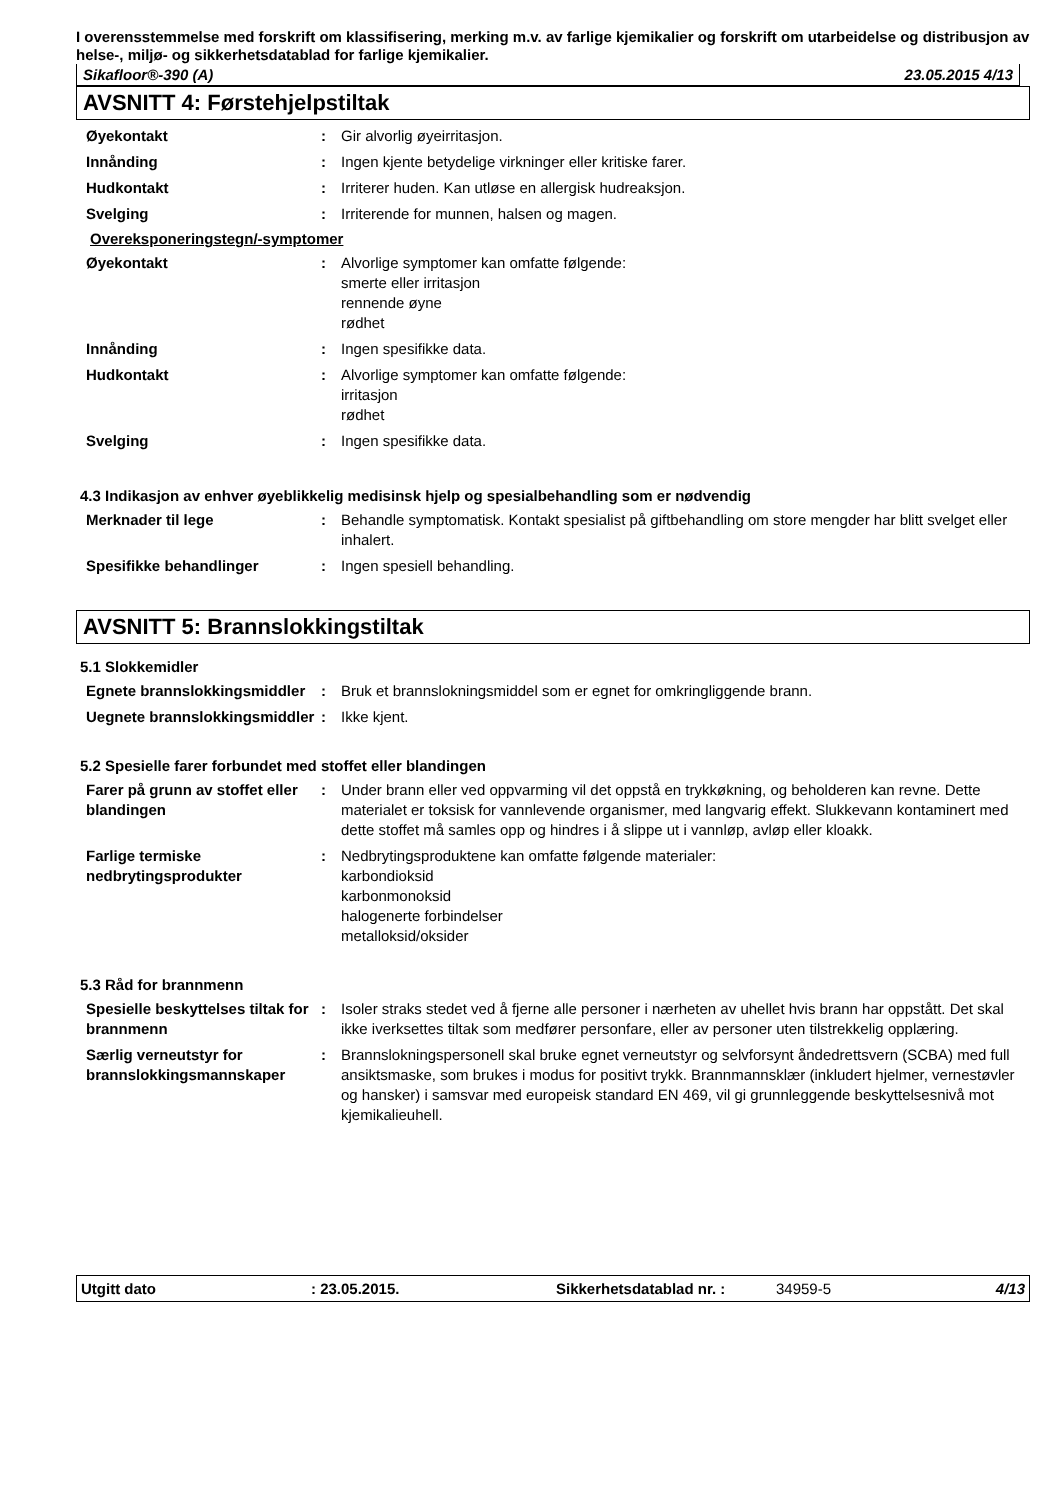I overensstemmelse med forskrift om klassifisering, merking m.v. av farlige kjemikalier og forskrift om utarbeidelse og distribusjon av helse-, miljø- og sikkerhetsdatablad for farlige kjemikalier.
Sikafloor®-390 (A) 23.05.2015 4/13
AVSNITT 4: Førstehjelpstiltak
Øyekontakt : Gir alvorlig øyeirritasjon.
Innånding : Ingen kjente betydelige virkninger eller kritiske farer.
Hudkontakt : Irriterer huden. Kan utløse en allergisk hudreaksjon.
Svelging : Irriterende for munnen, halsen og magen.
Overeksponeringstegn/-symptomer
Øyekontakt : Alvorlige symptomer kan omfatte følgende:
smerte eller irritasjon
rennende øyne
rødhet
Innånding : Ingen spesifikke data.
Hudkontakt : Alvorlige symptomer kan omfatte følgende:
irritasjon
rødhet
Svelging : Ingen spesifikke data.
4.3 Indikasjon av enhver øyeblikkelig medisinsk hjelp og spesialbehandling som er nødvendig
Merknader til lege : Behandle symptomatisk. Kontakt spesialist på giftbehandling om store mengder har blitt svelget eller inhalert.
Spesifikke behandlinger : Ingen spesiell behandling.
AVSNITT 5: Brannslokkingstiltak
5.1 Slokkemidler
Egnete brannslokkingsmiddler
: Bruk et brannslokningsmiddel som er egnet for omkringliggende brann.
Uegnete brannslokkingsmiddler
: Ikke kjent.
5.2 Spesielle farer forbundet med stoffet eller blandingen
Farer på grunn av stoffet eller blandingen
: Under brann eller ved oppvarming vil det oppstå en trykkøkning, og beholderen kan revne. Dette materialet er toksisk for vannlevende organismer, med langvarig effekt. Slukkevann kontaminert med dette stoffet må samles opp og hindres i å slippe ut i vannløp, avløp eller kloakk.
Farlige termiske nedbrytingsprodukter
: Nedbrytingsproduktene kan omfatte følgende materialer:
karbondioksid
karbonmonoksid
halogenerte forbindelser
metalloksid/oksider
5.3 Råd for brannmenn
Spesielle beskyttelses tiltak for brannmenn
: Isoler straks stedet ved å fjerne alle personer i nærheten av uhellet hvis brann har oppstått. Det skal ikke iverksettes tiltak som medfører personfare, eller av personer uten tilstrekkelig opplæring.
Særlig verneutstyr for brannslokkingsmannskaper
: Brannslokningspersonell skal bruke egnet verneutstyr og selvforsynt åndedrettsvern (SCBA) med full ansiktsmaske, som brukes i modus for positivt trykk. Brannmannsklær (inkludert hjelmer, vernestøvler og hansker) i samsvar med europeisk standard EN 469, vil gi grunnleggende beskyttelsesnivå mot kjemikalieuhell.
Utgitt dato: 23.05.2015. Sikkerhetsdatablad nr. : 34959-5 4/13